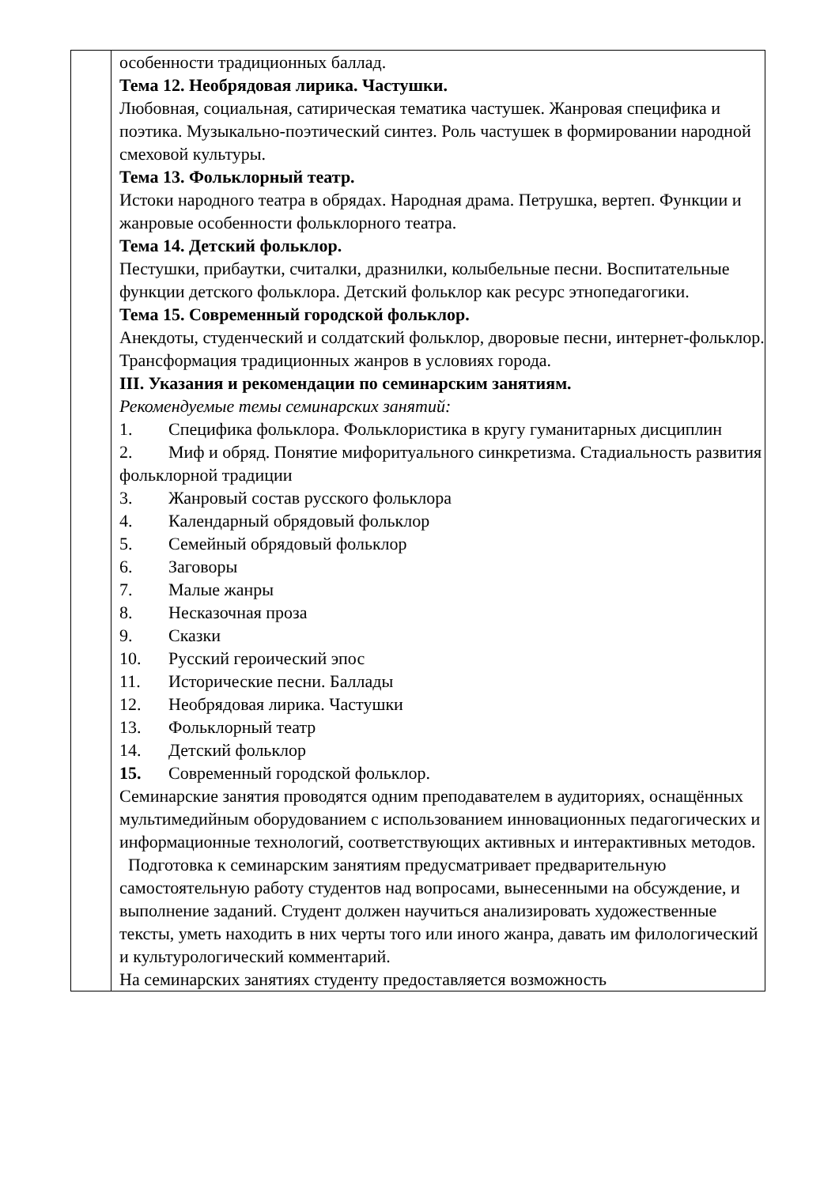| | особенности традиционных баллад. Тема 12. Необрядовая лирика. Частушки. Любовная, социальная, сатирическая тематика частушек. Жанровая специфика и поэтика. Музыкально-поэтический синтез. Роль частушек в формировании народной смеховой культуры. Тема 13. Фольклорный театр. Истоки народного театра в обрядах. Народная драма. Петрушка, вертеп. Функции и жанровые особенности фольклорного театра. Тема 14. Детский фольклор. Пестушки, прибаутки, считалки, дразнилки, колыбельные песни. Воспитательные функции детского фольклора. Детский фольклор как ресурс этнопедагогики. Тема 15. Современный городской фольклор. Анекдоты, студенческий и солдатский фольклор, дворовые песни, интернет-фольклор. Трансформация традиционных жанров в условиях города. III. Указания и рекомендации по семинарским занятиям. Рекомендуемые темы семинарских занятий: 1. Специфика фольклора. Фольклористика в кругу гуманитарных дисциплин 2. Миф и обряд. Понятие мифоритуального синкретизма. Стадиальность развития фольклорной традиции 3. Жанровый состав русского фольклора 4. Календарный обрядовый фольклор 5. Семейный обрядовый фольклор 6. Заговоры 7. Малые жанры 8. Несказочная проза 9. Сказки 10. Русский героический эпос 11. Исторические песни. Баллады 12. Необрядовая лирика. Частушки 13. Фольклорный театр 14. Детский фольклор 15. Современный городской фольклор. Семинарские занятия проводятся одним преподавателем в аудиториях, оснащённых мультимедийным оборудованием с использованием инновационных педагогических и информационные технологий, соответствующих активных и интерактивных методов. Подготовка к семинарским занятиям предусматривает предварительную самостоятельную работу студентов над вопросами, вынесенными на обсуждение, и выполнение заданий. Студент должен научиться анализировать художественные тексты, уметь находить в них черты того или иного жанра, давать им филологический и культурологический комментарий. На семинарских занятиях студенту предоставляется возможность |